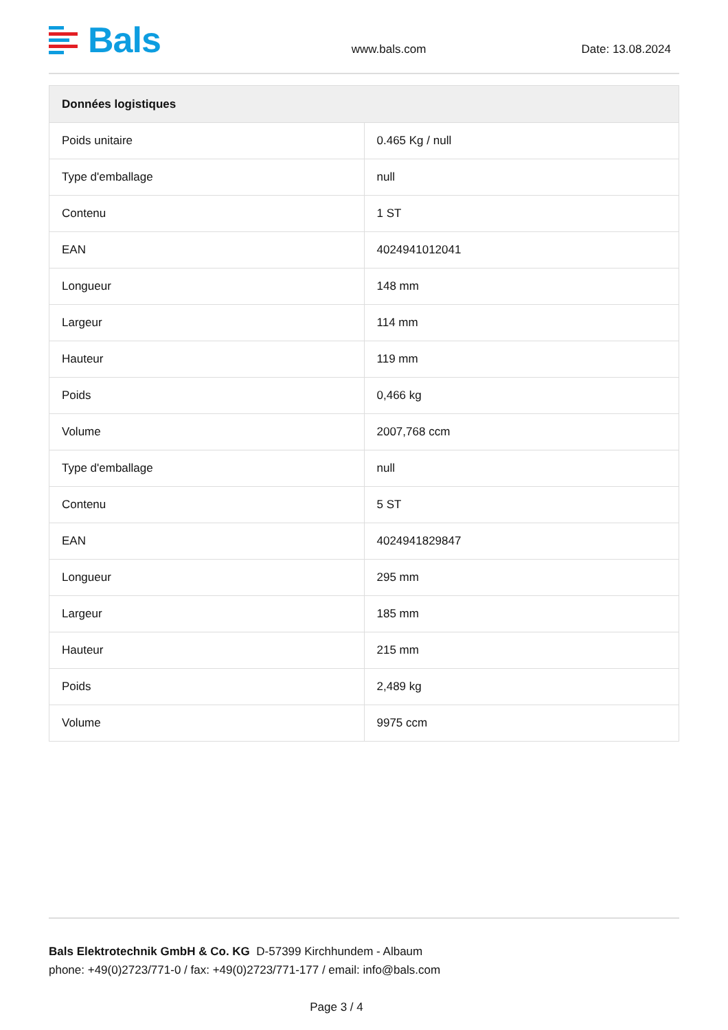Bals
www.bals.com
Date: 13.08.2024
| Données logistiques | |
| --- | --- |
| Poids unitaire | 0.465 Kg / null |
| Type d'emballage | null |
| Contenu | 1 ST |
| EAN | 4024941012041 |
| Longueur | 148 mm |
| Largeur | 114 mm |
| Hauteur | 119 mm |
| Poids | 0,466 kg |
| Volume | 2007,768 ccm |
| Type d'emballage | null |
| Contenu | 5 ST |
| EAN | 4024941829847 |
| Longueur | 295 mm |
| Largeur | 185 mm |
| Hauteur | 215 mm |
| Poids | 2,489 kg |
| Volume | 9975 ccm |
Bals Elektrotechnik GmbH & Co. KG D-57399 Kirchhundem - Albaum
phone: +49(0)2723/771-0 / fax: +49(0)2723/771-177 / email: info@bals.com
Page 3 / 4